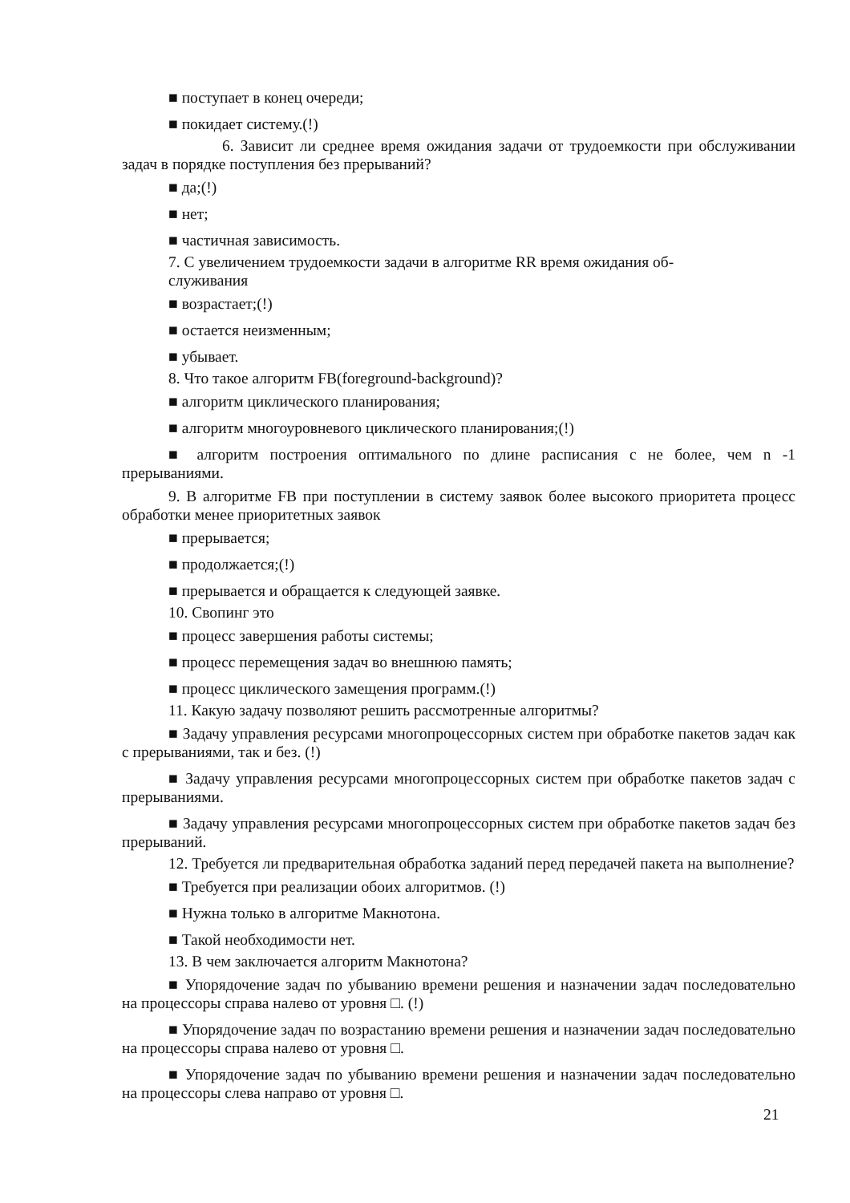■ поступает в конец очереди;
■ покидает систему.(!)
6. Зависит ли среднее время ожидания задачи от трудоемкости при обслуживании задач в порядке поступления без прерываний?
■ да;(!)
■ нет;
■ частичная зависимость.
7. С увеличением трудоемкости задачи в алгоритме RR время ожидания об-
служивания
■ возрастает;(!)
■ остается неизменным;
■ убывает.
8. Что такое алгоритм FB(foreground-background)?
■ алгоритм циклического планирования;
■ алгоритм многоуровневого циклического планирования;(!)
■ алгоритм построения оптимального по длине расписания с не более, чем n -1 прерываниями.
9. В алгоритме FB при поступлении в систему заявок более высокого приоритета процесс обработки менее приоритетных заявок
■ прерывается;
■ продолжается;(!)
■ прерывается и обращается к следующей заявке.
10. Свопинг это
■ процесс завершения работы системы;
■ процесс перемещения задач во внешнюю память;
■ процесс циклического замещения программ.(!)
11. Какую задачу позволяют решить рассмотренные алгоритмы?
■ Задачу управления ресурсами многопроцессорных систем при обработке пакетов задач как с прерываниями, так и без. (!)
■ Задачу управления ресурсами многопроцессорных систем при обработке пакетов задач с прерываниями.
■ Задачу управления ресурсами многопроцессорных систем при обработке пакетов задач без прерываний.
12. Требуется ли предварительная обработка заданий перед передачей пакета на выполнение?
■ Требуется при реализации обоих алгоритмов. (!)
■ Нужна только в алгоритме Макнотона.
■ Такой необходимости нет.
13. В чем заключается алгоритм Макнотона?
■ Упорядочение задач по убыванию времени решения и назначении задач последовательно на процессоры справа налево от уровня □. (!)
■ Упорядочение задач по возрастанию времени решения и назначении задач последовательно на процессоры справа налево от уровня □.
■ Упорядочение задач по убыванию времени решения и назначении задач последовательно на процессоры слева направо от уровня □.
21